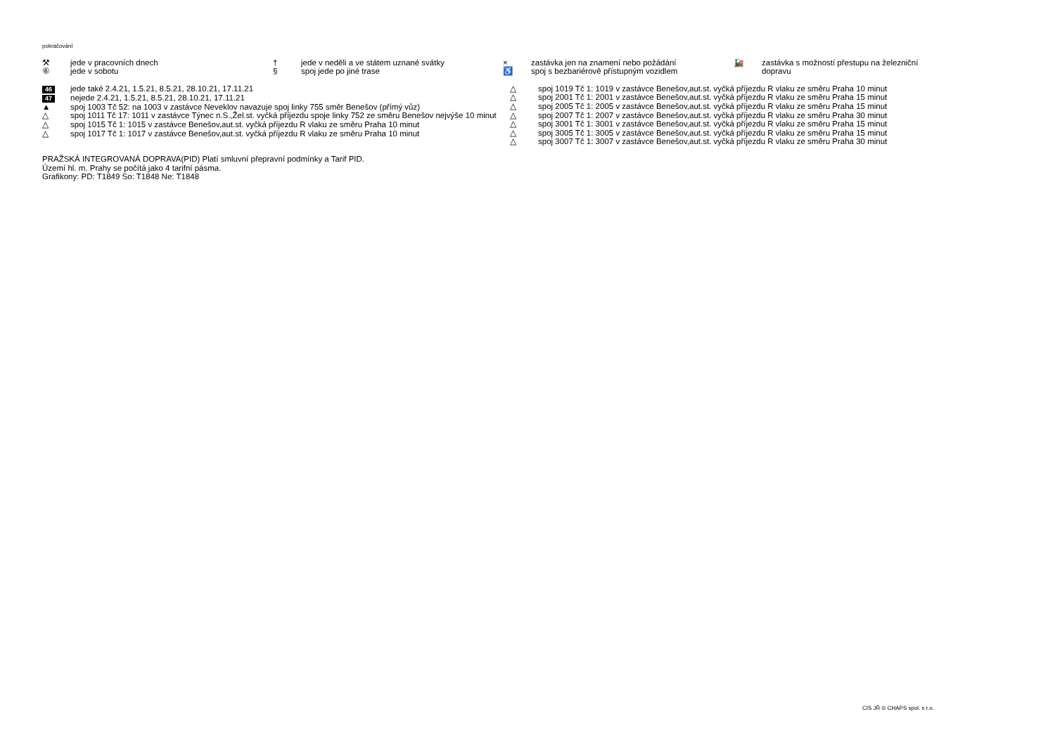pokračování
⚒ jede v pracovních dnech
⑥ jede v sobotu
† jede v neděli a ve státem uznané svátky
§ spoj jede po jiné trase
× zastávka jen na znamení nebo požádání
♿ spoj s bezbariérově přístupným vozidlem
🚂 zastávka s možností přestupu na železniční dopravu
46 jede také 2.4.21, 1.5.21, 8.5.21, 28.10.21, 17.11.21
47 nejede 2.4.21, 1.5.21, 8.5.21, 28.10.21, 17.11.21
▲ spoj 1003 Tč 52: na 1003 v zastávce Neveklov navazuje spoj linky 755 směr Benešov (přímý vůz)
△ spoj 1011 Tč 17: 1011 v zastávce Týnec n.S.,Žel.st. vyčká příjezdu spoje linky 752 ze směru Benešov nejvýše 10 minut
△ spoj 1015 Tč 1: 1015 v zastávce Benešov,aut.st. vyčká příjezdu R vlaku ze směru Praha 10 minut
△ spoj 1017 Tč 1: 1017 v zastávce Benešov,aut.st. vyčká příjezdu R vlaku ze směru Praha 10 minut
△ spoj 1019 Tč 1: 1019 v zastávce Benešov,aut.st. vyčká příjezdu R vlaku ze směru Praha 10 minut
△ spoj 2001 Tč 1: 2001 v zastávce Benešov,aut.st. vyčká příjezdu R vlaku ze směru Praha 15 minut
△ spoj 2005 Tč 1: 2005 v zastávce Benešov,aut.st. vyčká příjezdu R vlaku ze směru Praha 15 minut
△ spoj 2007 Tč 1: 2007 v zastávce Benešov,aut.st. vyčká příjezdu R vlaku ze směru Praha 30 minut
△ spoj 3001 Tč 1: 3001 v zastávce Benešov,aut.st. vyčká příjezdu R vlaku ze směru Praha 15 minut
△ spoj 3005 Tč 1: 3005 v zastávce Benešov,aut.st. vyčká příjezdu R vlaku ze směru Praha 15 minut
△ spoj 3007 Tč 1: 3007 v zastávce Benešov,aut.st. vyčká příjezdu R vlaku ze směru Praha 30 minut
PRAŽSKÁ INTEGROVANÁ DOPRAVA(PID) Platí smluvní přepravní podmínky a Tarif PID.
Území hl. m. Prahy se počítá jako 4 tarifní pásma.
Grafikony: PD: T1849 So: T1848 Ne: T1848
CIS JŘ © CHAPS spol. s r.o.